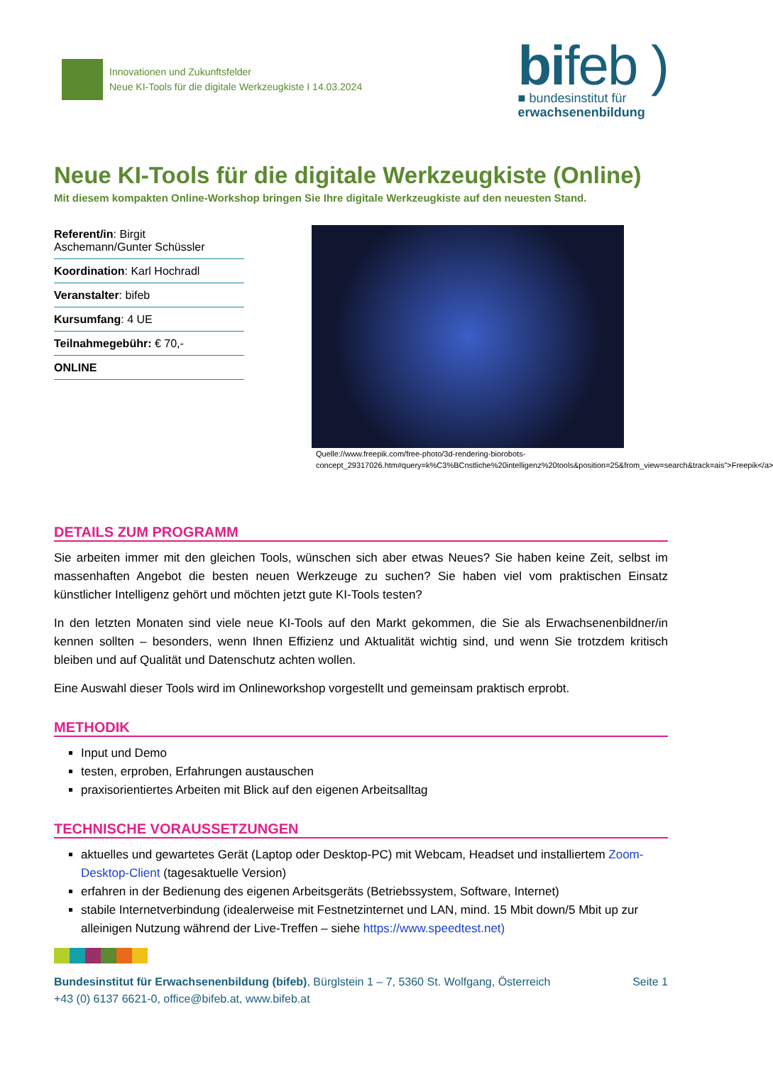Innovationen und Zukunftsfelder
Neue KI-Tools für die digitale Werkzeugkiste I 14.03.2024
bifeb )
■ bundesinstitut für
erwachsenenbildung
Neue KI-Tools für die digitale Werkzeugkiste (Online)
Mit diesem kompakten Online-Workshop bringen Sie Ihre digitale Werkzeugkiste auf den neuesten Stand.
Referent/in: Birgit Aschemann/Gunter Schüssler
Koordination: Karl Hochradl
Veranstalter: bifeb
Kursumfang: 4 UE
Teilnahmegebühr: € 70,-
ONLINE
Quelle://www.freepik.com/free-photo/3d-rendering-biorobots-concept_29317026.htm#query=k%C3%BCnstliche%20intelligenz%20tools&position=25&from_view=search&track=ais">Freepik</a>
DETAILS ZUM PROGRAMM
Sie arbeiten immer mit den gleichen Tools, wünschen sich aber etwas Neues? Sie haben keine Zeit, selbst im massenhaften Angebot die besten neuen Werkzeuge zu suchen? Sie haben viel vom praktischen Einsatz künstlicher Intelligenz gehört und möchten jetzt gute KI-Tools testen?
In den letzten Monaten sind viele neue KI-Tools auf den Markt gekommen, die Sie als Erwachsenenbildner/in kennen sollten – besonders, wenn Ihnen Effizienz und Aktualität wichtig sind, und wenn Sie trotzdem kritisch bleiben und auf Qualität und Datenschutz achten wollen.
Eine Auswahl dieser Tools wird im Onlineworkshop vorgestellt und gemeinsam praktisch erprobt.
METHODIK
Input und Demo
testen, erproben, Erfahrungen austauschen
praxisorientiertes Arbeiten mit Blick auf den eigenen Arbeitsalltag
TECHNISCHE VORAUSSETZUNGEN
aktuelles und gewartetes Gerät (Laptop oder Desktop-PC) mit Webcam, Headset und installiertem Zoom-Desktop-Client (tagesaktuelle Version)
erfahren in der Bedienung des eigenen Arbeitsgeräts (Betriebssystem, Software, Internet)
stabile Internetverbindung (idealerweise mit Festnetzinternet und LAN, mind. 15 Mbit down/5 Mbit up zur alleinigen Nutzung während der Live-Treffen – siehe https://www.speedtest.net)
Bundesinstitut für Erwachsenenbildung (bifeb), Bürglstein 1 – 7, 5360 St. Wolfgang, Österreich
+43 (0) 6137 6621-0, office@bifeb.at, www.bifeb.at
Seite 1